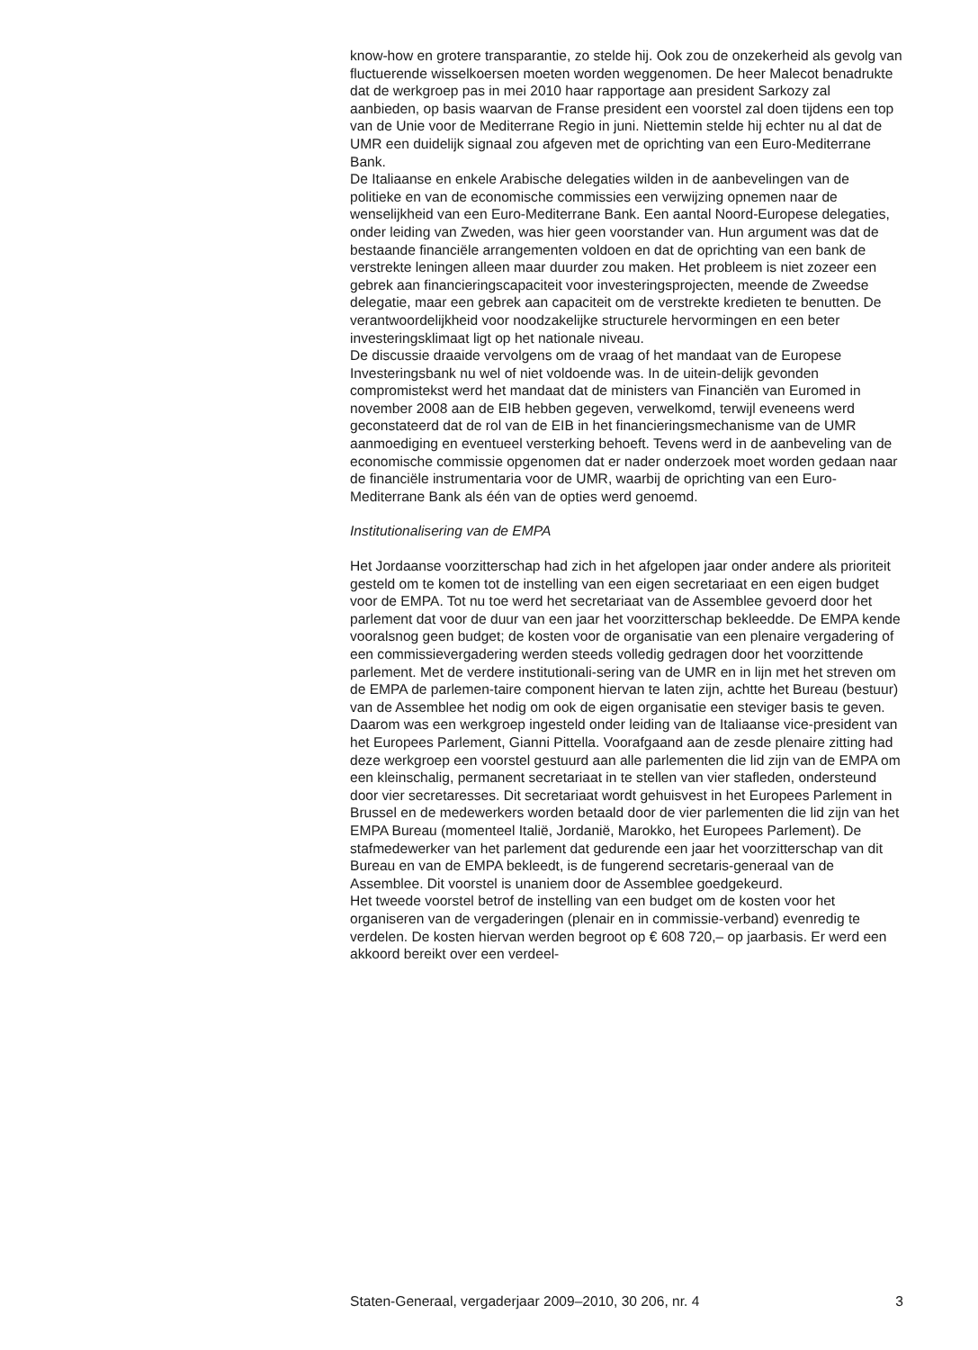know-how en grotere transparantie, zo stelde hij. Ook zou de onzekerheid als gevolg van fluctuerende wisselkoersen moeten worden weggenomen. De heer Malecot benadrukte dat de werkgroep pas in mei 2010 haar rapportage aan president Sarkozy zal aanbieden, op basis waarvan de Franse president een voorstel zal doen tijdens een top van de Unie voor de Mediterrane Regio in juni. Niettemin stelde hij echter nu al dat de UMR een duidelijk signaal zou afgeven met de oprichting van een Euro-Mediterrane Bank.
De Italiaanse en enkele Arabische delegaties wilden in de aanbevelingen van de politieke en van de economische commissies een verwijzing opnemen naar de wenselijkheid van een Euro-Mediterrane Bank. Een aantal Noord-Europese delegaties, onder leiding van Zweden, was hier geen voorstander van. Hun argument was dat de bestaande financiële arrangementen voldoen en dat de oprichting van een bank de verstrekte leningen alleen maar duurder zou maken. Het probleem is niet zozeer een gebrek aan financieringscapaciteit voor investeringsprojecten, meende de Zweedse delegatie, maar een gebrek aan capaciteit om de verstrekte kredieten te benutten. De verantwoordelijkheid voor noodzakelijke structurele hervormingen en een beter investeringsklimaat ligt op het nationale niveau.
De discussie draaide vervolgens om de vraag of het mandaat van de Europese Investeringsbank nu wel of niet voldoende was. In de uitein-delijk gevonden compromistekst werd het mandaat dat de ministers van Financiën van Euromed in november 2008 aan de EIB hebben gegeven, verwelkomd, terwijl eveneens werd geconstateerd dat de rol van de EIB in het financieringsmechanisme van de UMR aanmoediging en eventueel versterking behoeft. Tevens werd in de aanbeveling van de economische commissie opgenomen dat er nader onderzoek moet worden gedaan naar de financiële instrumentaria voor de UMR, waarbij de oprichting van een Euro-Mediterrane Bank als één van de opties werd genoemd.
Institutionalisering van de EMPA
Het Jordaanse voorzitterschap had zich in het afgelopen jaar onder andere als prioriteit gesteld om te komen tot de instelling van een eigen secretariaat en een eigen budget voor de EMPA. Tot nu toe werd het secretariaat van de Assemblee gevoerd door het parlement dat voor de duur van een jaar het voorzitterschap bekleedde. De EMPA kende vooralsnog geen budget; de kosten voor de organisatie van een plenaire vergadering of een commissievergadering werden steeds volledig gedragen door het voorzittende parlement. Met de verdere institutionali-sering van de UMR en in lijn met het streven om de EMPA de parlemen-taire component hiervan te laten zijn, achtte het Bureau (bestuur) van de Assemblee het nodig om ook de eigen organisatie een steviger basis te geven. Daarom was een werkgroep ingesteld onder leiding van de Italiaanse vice-president van het Europees Parlement, Gianni Pittella. Voorafgaand aan de zesde plenaire zitting had deze werkgroep een voorstel gestuurd aan alle parlementen die lid zijn van de EMPA om een kleinschalig, permanent secretariaat in te stellen van vier stafleden, ondersteund door vier secretaresses. Dit secretariaat wordt gehuisvest in het Europees Parlement in Brussel en de medewerkers worden betaald door de vier parlementen die lid zijn van het EMPA Bureau (momenteel Italië, Jordanië, Marokko, het Europees Parlement). De stafmedewerker van het parlement dat gedurende een jaar het voorzitterschap van dit Bureau en van de EMPA bekleedt, is de fungerend secretaris-generaal van de Assemblee. Dit voorstel is unaniem door de Assemblee goedgekeurd.
Het tweede voorstel betrof de instelling van een budget om de kosten voor het organiseren van de vergaderingen (plenair en in commissie-verband) evenredig te verdelen. De kosten hiervan werden begroot op € 608 720,– op jaarbasis. Er werd een akkoord bereikt over een verdeel-
Staten-Generaal, vergaderjaar 2009–2010, 30 206, nr. 4 3